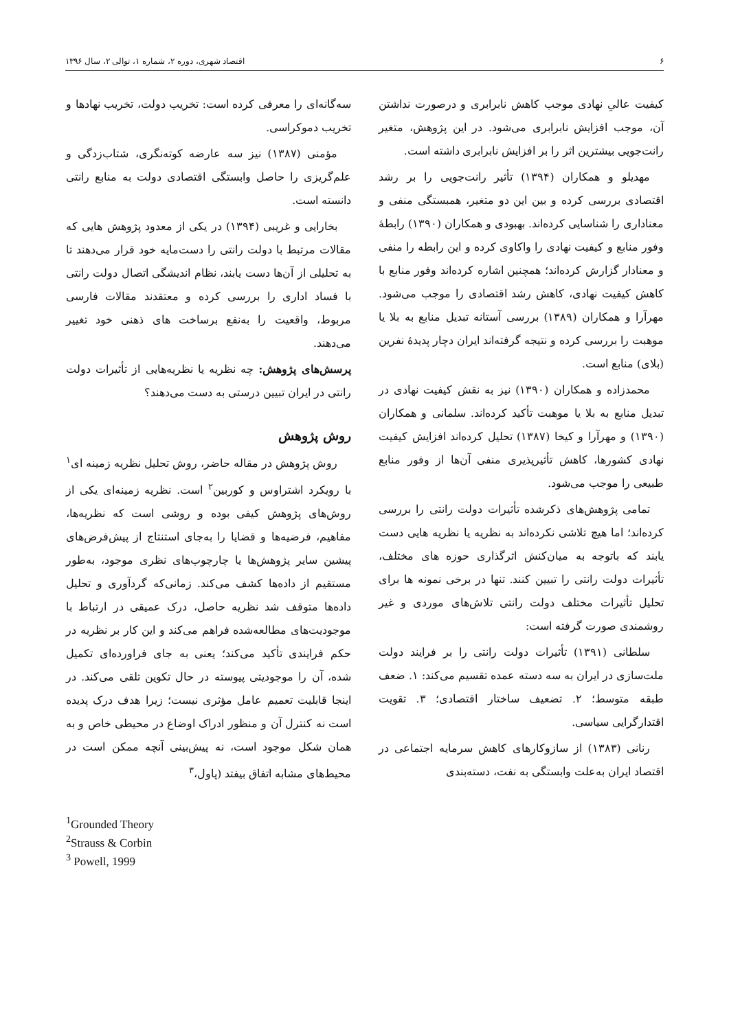۶ اقتصاد شهری، دوره ۲، شماره ۱، توالی ۲، سال ۱۳۹۶
کیفیت عالیِ نهادی موجب کاهش نابرابری و درصورت نداشتن آن، موجب افزایش نابرابری می‌شود. در این پژوهش، متغیر رانت‌جویی بیشترین اثر را بر افزایش نابرابری داشته است.
مهدیلو و همکاران (۱۳۹۴) تأثیر رانت‌جویی را بر رشد اقتصادی بررسی کرده و بین این دو متغیر، همبستگی منفی و معناداری را شناسایی کرده‌اند. بهبودی و همکاران (۱۳۹۰) رابطهٔ وفور منابع و کیفیت نهادی را واکاوی کرده و این رابطه را منفی و معنادار گزارش کرده‌اند؛ همچنین اشاره کرده‌اند وفور منابع با کاهش کیفیت نهادی، کاهش رشد اقتصادی را موجب می‌شود. مهرآرا و همکاران (۱۳۸۹) بررسی آستانه تبدیل منابع به بلا یا موهبت را بررسی کرده و نتیجه گرفته‌اند ایران دچار پدیدهٔ نفرین (بلای) منابع است.
محمدزاده و همکاران (۱۳۹۰) نیز به نقش کیفیت نهادی در تبدیل منابع به بلا یا موهبت تأکید کرده‌اند. سلمانی و همکاران (۱۳۹۰) و مهرآرا و کیخا (۱۳۸۷) تحلیل کرده‌اند افزایش کیفیت نهادی کشورها، کاهش تأثیرپذیری منفی آن‌ها از وفور منابع طبیعی را موجب می‌شود.
تمامی پژوهش‌های ذکرشده تأثیرات دولت رانتی را بررسی کرده‌اند؛ اما هیچ تلاشی نکرده‌اند به نظریه یا نظریه هایی دست یابند که باتوجه به میان‌کنش اثرگذاری حوزه های مختلف، تأثیرات دولت رانتی را تبیین کنند. تنها در برخی نمونه ها برای تحلیل تأثیرات مختلف دولت رانتی تلاش‌های موردی و غیر روشمندی صورت گرفته است:
سلطانی (۱۳۹۱) تأثیرات دولت رانتی را بر فرایند دولت ملت‌سازی در ایران به سه دسته عمده تقسیم می‌کند: ۱. ضعف طبقه متوسط؛ ۲. تضعیف ساختار اقتصادی؛ ۳. تقویت اقتدارگرایی سیاسی.
رنانی (۱۳۸۳) از سازوکارهای کاهش سرمایه اجتماعی در اقتصاد ایران به‌علت وابستگی به نفت، دسته‌بندی
سه‌گانه‌ای را معرفی کرده است: تخریب دولت، تخریب نهادها و تخریب دموکراسی.
مؤمنی (۱۳۸۷) نیز سه عارضه کوته‌نگری، شتاب‌زدگی و علم‌گریزی را حاصل وابستگی اقتصادی دولت به منابع رانتی دانسته است.
بخارایی و غریبی (۱۳۹۴) در یکی از معدود پژوهش هایی که مقالات مرتبط با دولت رانتی را دست‌مایه خود قرار می‌دهند تا به تحلیلی از آن‌ها دست یابند، نظام اندیشگی اتصال دولت رانتی با فساد اداری را بررسی کرده و معتقدند مقالات فارسی مربوط، واقعیت را به‌نفع برساخت های ذهنی خود تغییر می‌دهند.
پرسش‌های پژوهش: چه نظریه یا نظریه‌هایی از تأثیرات دولت رانتی در ایران تبیین درستی به دست می‌دهند؟
روش پژوهش
روش پژوهش در مقاله حاضر، روش تحلیل نظریه زمینه ای<sup>۱</sup> با رویکرد اشتراوس و کوربین<sup>۲</sup> است. نظریه زمینه‌ای یکی از روش‌های پژوهش کیفی بوده و روشی است که نظریه‌ها، مفاهیم، فرضیه‌ها و قضایا را به‌جای استنتاج از پیش‌فرض‌های پیشین سایر پژوهش‌ها یا چارچوب‌های نظری موجود، به‌طور مستقیم از داده‌ها کشف می‌کند. زمانی‌که گردآوری و تحلیل داده‌ها متوقف شد نظریه حاصل، درک عمیقی در ارتباط با موجودیت‌های مطالعه‌شده فراهم می‌کند و این کار بر نظریه در حکم فرایندی تأکید می‌کند؛ یعنی به جای فراورده‌ای تکمیل شده، آن را موجودیتی پیوسته در حال تکوین تلقی می‌کند. در اینجا قابلیت تعمیم عامل مؤثری نیست؛ زیرا هدف درک پدیده است نه کنترل آن و منظور ادراک اوضاع در محیطی خاص و به همان شکل موجود است، نه پیش‌بینی آنچه ممکن است در محیط‌های مشابه اتفاق بیفتد (پاول،<sup>۳</sup>
<sup>1</sup> Grounded Theory
<sup>2</sup> Strauss & Corbin
<sup>3</sup> Powell, 1999